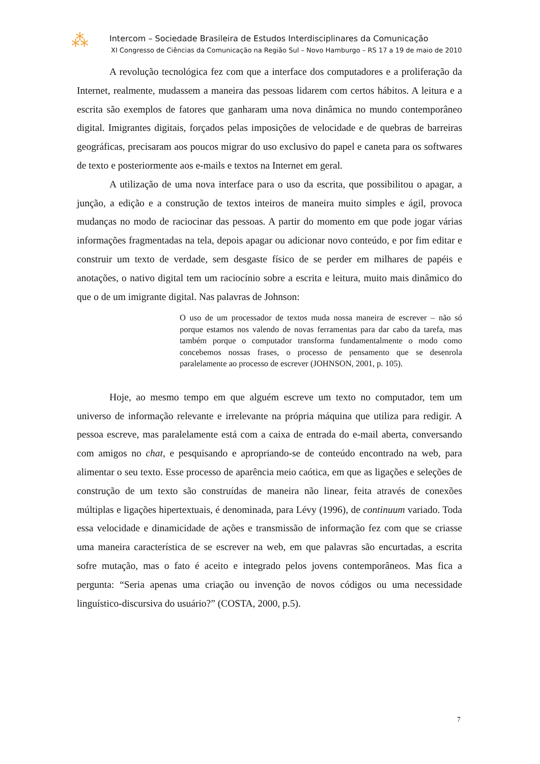⁂
Intercom – Sociedade Brasileira de Estudos Interdisciplinares da Comunicação
XI Congresso de Ciências da Comunicação na Região Sul – Novo Hamburgo – RS 17 a 19 de maio de 2010
A revolução tecnológica fez com que a interface dos computadores e a proliferação da Internet, realmente, mudassem a maneira das pessoas lidarem com certos hábitos. A leitura e a escrita são exemplos de fatores que ganharam uma nova dinâmica no mundo contemporâneo digital. Imigrantes digitais, forçados pelas imposições de velocidade e de quebras de barreiras geográficas, precisaram aos poucos migrar do uso exclusivo do papel e caneta para os softwares de texto e posteriormente aos e-mails e textos na Internet em geral.
A utilização de uma nova interface para o uso da escrita, que possibilitou o apagar, a junção, a edição e a construção de textos inteiros de maneira muito simples e ágil, provoca mudanças no modo de raciocinar das pessoas. A partir do momento em que pode jogar várias informações fragmentadas na tela, depois apagar ou adicionar novo conteúdo, e por fim editar e construir um texto de verdade, sem desgaste físico de se perder em milhares de papéis e anotações, o nativo digital tem um raciocínio sobre a escrita e leitura, muito mais dinâmico do que o de um imigrante digital. Nas palavras de Johnson:
O uso de um processador de textos muda nossa maneira de escrever – não só porque estamos nos valendo de novas ferramentas para dar cabo da tarefa, mas também porque o computador transforma fundamentalmente o modo como concebemos nossas frases, o processo de pensamento que se desenrola paralelamente ao processo de escrever (JOHNSON, 2001, p. 105).
Hoje, ao mesmo tempo em que alguém escreve um texto no computador, tem um universo de informação relevante e irrelevante na própria máquina que utiliza para redigir. A pessoa escreve, mas paralelamente está com a caixa de entrada do e-mail aberta, conversando com amigos no chat, e pesquisando e apropriando-se de conteúdo encontrado na web, para alimentar o seu texto. Esse processo de aparência meio caótica, em que as ligações e seleções de construção de um texto são construídas de maneira não linear, feita através de conexões múltiplas e ligações hipertextuais, é denominada, para Lévy (1996), de continuum variado. Toda essa velocidade e dinamicidade de ações e transmissão de informação fez com que se criasse uma maneira característica de se escrever na web, em que palavras são encurtadas, a escrita sofre mutação, mas o fato é aceito e integrado pelos jovens contemporâneos. Mas fica a pergunta: “Seria apenas uma criação ou invenção de novos códigos ou uma necessidade linguístico-discursiva do usuário?” (COSTA, 2000, p.5).
7